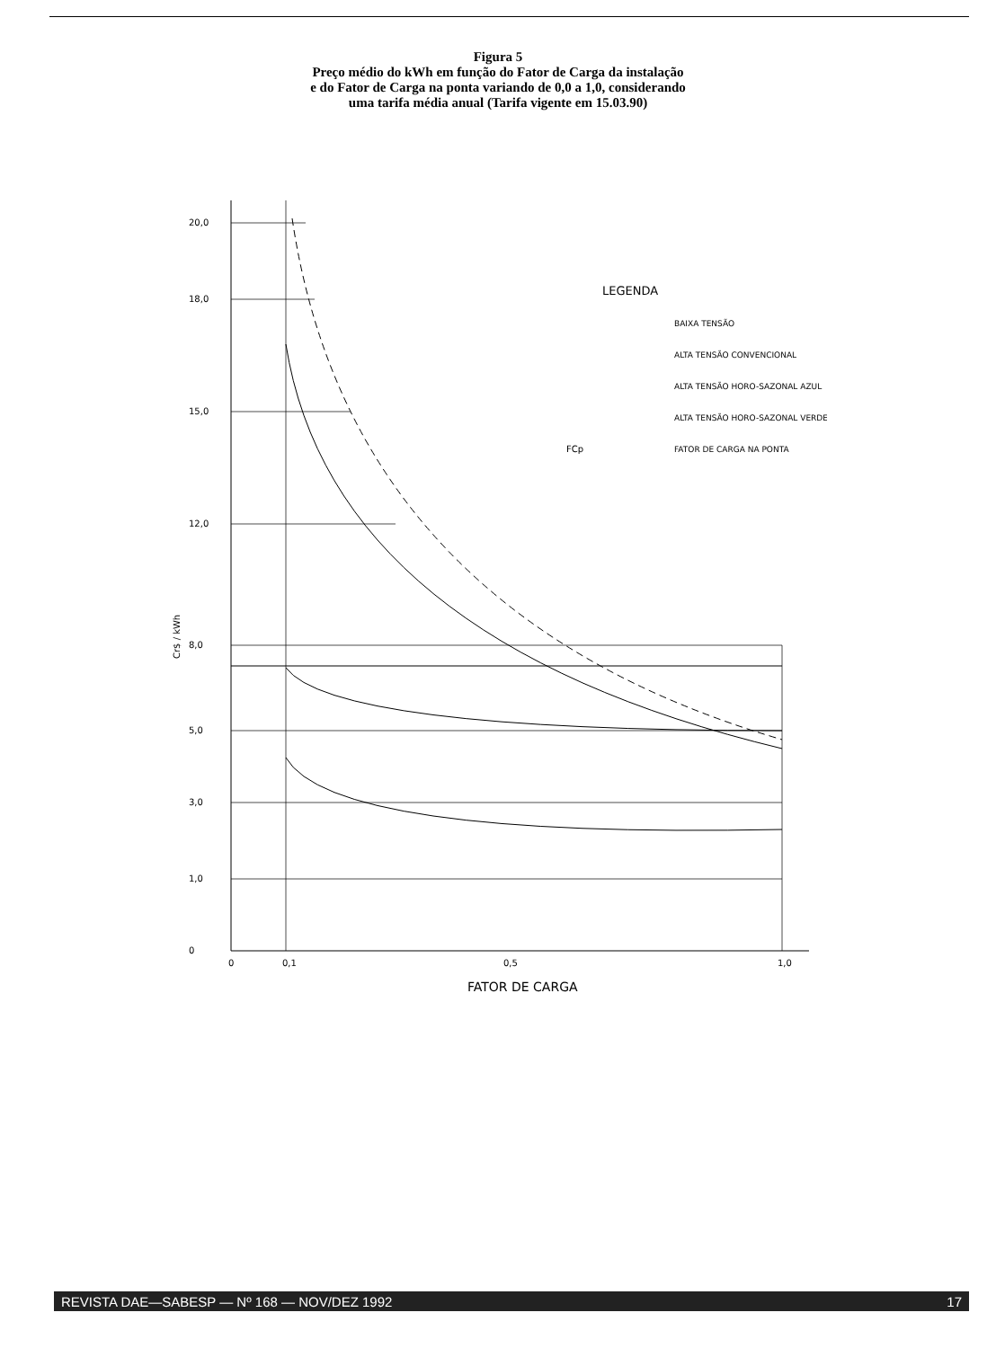Figura 5
Preço médio do kWh em função do Fator de Carga da instalação
e do Fator de Carga na ponta variando de 0,0 a 1,0, considerando
uma tarifa média anual (Tarifa vigente em 15.03.90)
20,0
18,0
15,0
12,0
8,0
5,0
3,0
1,0
0
Cr$ / kWh
0
0,1
0,5
1,0
FATOR DE CARGA
LEGENDA
BAIXA TENSÃO
ALTA TENSÃO CONVENCIONAL
ALTA TENSÃO HORO-SAZONAL AZUL
ALTA TENSÃO HORO-SAZONAL VERDE
FCp
FATOR DE CARGA NA PONTA
REVISTA DAE—SABESP — Nº 168 — NOV/DEZ 1992 17